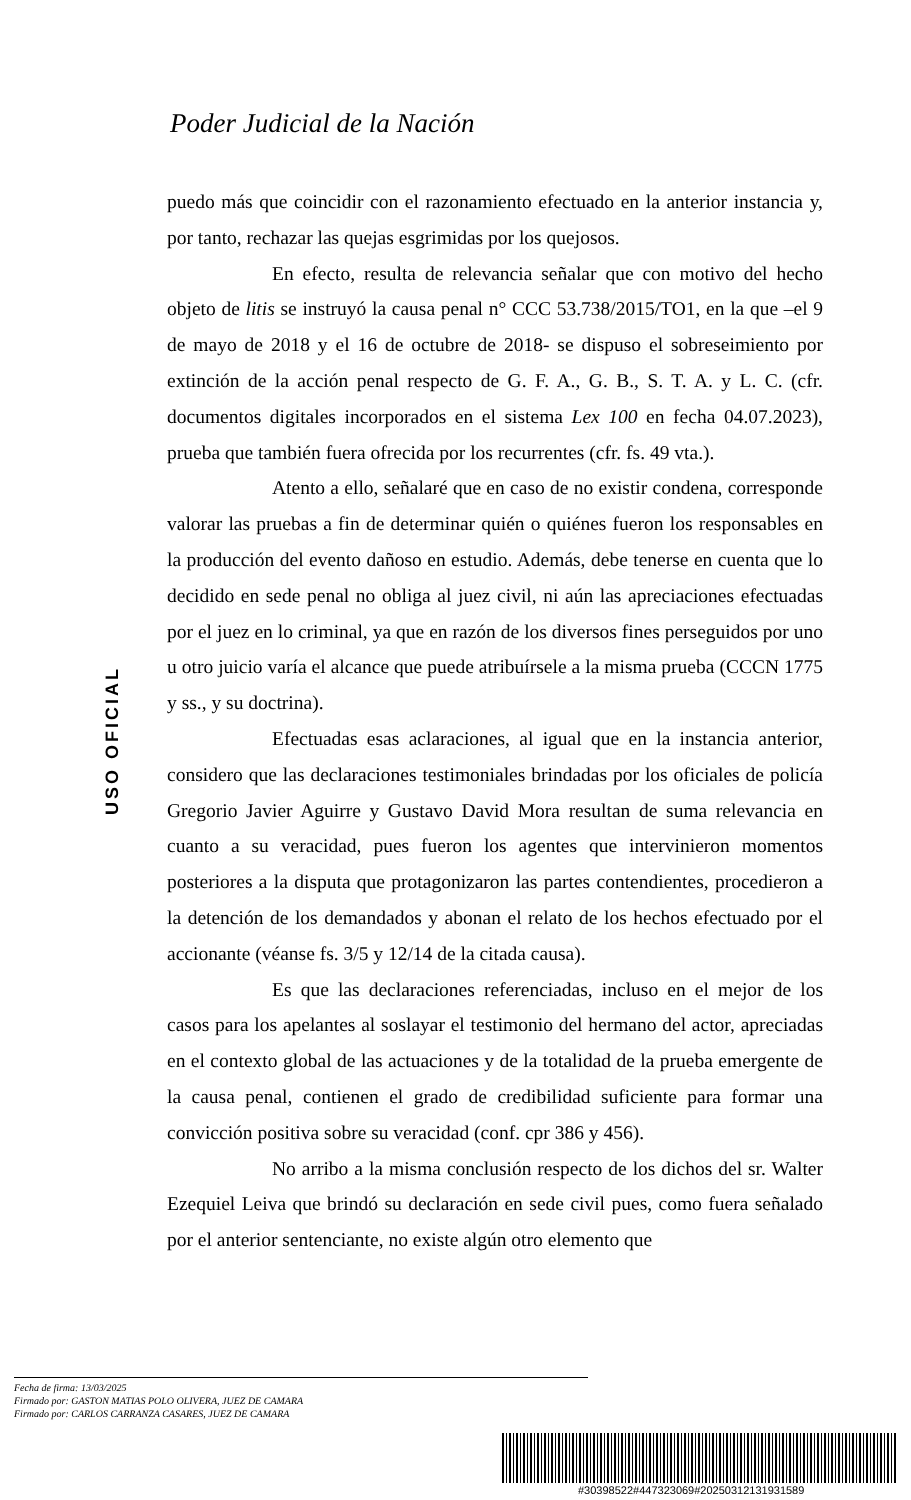Poder Judicial de la Nación
USO OFICIAL
puedo más que coincidir con el razonamiento efectuado en la anterior instancia y, por tanto, rechazar las quejas esgrimidas por los quejosos.
En efecto, resulta de relevancia señalar que con motivo del hecho objeto de litis se instruyó la causa penal n° CCC 53.738/2015/TO1, en la que –el 9 de mayo de 2018 y el 16 de octubre de 2018- se dispuso el sobreseimiento por extinción de la acción penal respecto de G. F. A., G. B., S. T. A. y L. C. (cfr. documentos digitales incorporados en el sistema Lex 100 en fecha 04.07.2023), prueba que también fuera ofrecida por los recurrentes (cfr. fs. 49 vta.).
Atento a ello, señalaré que en caso de no existir condena, corresponde valorar las pruebas a fin de determinar quién o quiénes fueron los responsables en la producción del evento dañoso en estudio. Además, debe tenerse en cuenta que lo decidido en sede penal no obliga al juez civil, ni aún las apreciaciones efectuadas por el juez en lo criminal, ya que en razón de los diversos fines perseguidos por uno u otro juicio varía el alcance que puede atribuírsele a la misma prueba (CCCN 1775 y ss., y su doctrina).
Efectuadas esas aclaraciones, al igual que en la instancia anterior, considero que las declaraciones testimoniales brindadas por los oficiales de policía Gregorio Javier Aguirre y Gustavo David Mora resultan de suma relevancia en cuanto a su veracidad, pues fueron los agentes que intervinieron momentos posteriores a la disputa que protagonizaron las partes contendientes, procedieron a la detención de los demandados y abonan el relato de los hechos efectuado por el accionante (véanse fs. 3/5 y 12/14 de la citada causa).
Es que las declaraciones referenciadas, incluso en el mejor de los casos para los apelantes al soslayar el testimonio del hermano del actor, apreciadas en el contexto global de las actuaciones y de la totalidad de la prueba emergente de la causa penal, contienen el grado de credibilidad suficiente para formar una convicción positiva sobre su veracidad (conf. cpr 386 y 456).
No arribo a la misma conclusión respecto de los dichos del sr. Walter Ezequiel Leiva que brindó su declaración en sede civil pues, como fuera señalado por el anterior sentenciante, no existe algún otro elemento que
Fecha de firma: 13/03/2025
Firmado por: GASTON MATIAS POLO OLIVERA, JUEZ DE CAMARA
Firmado por: CARLOS CARRANZA CASARES, JUEZ DE CAMARA
#30398522#447323069#20250312131931589